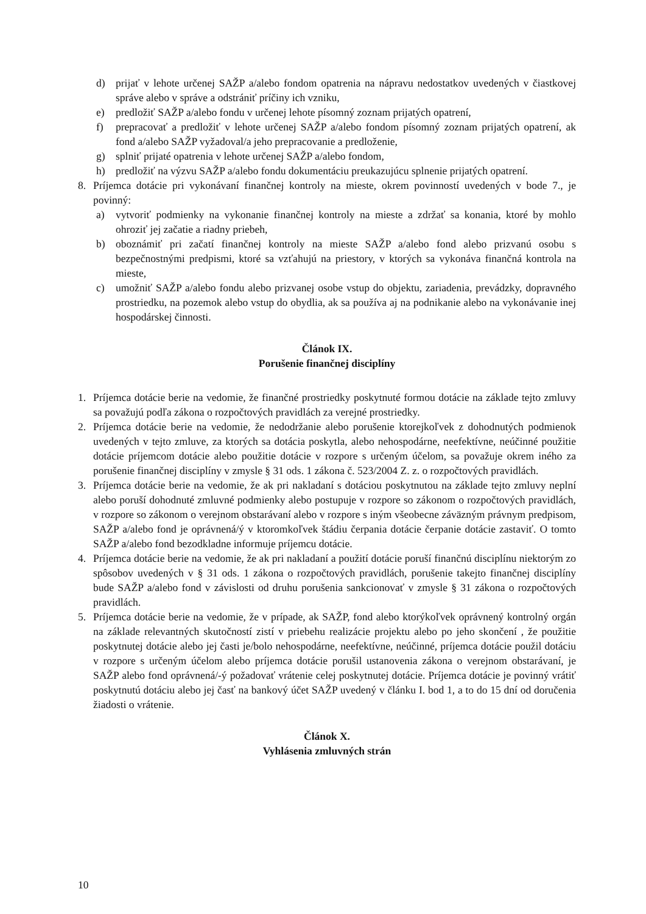d) prijať v lehote určenej SAŽP a/alebo fondom opatrenia na nápravu nedostatkov uvedených v čiastkovej správe alebo v správe a odstrániť príčiny ich vzniku,
e) predložiť SAŽP a/alebo fondu v určenej lehote písomný zoznam prijatých opatrení,
f) prepracovať a predložiť v lehote určenej SAŽP a/alebo fondom písomný zoznam prijatých opatrení, ak fond a/alebo SAŽP vyžadoval/a jeho prepracovanie a predloženie,
g) splniť prijaté opatrenia v lehote určenej SAŽP a/alebo fondom,
h) predložiť na výzvu SAŽP a/alebo fondu dokumentáciu preukazujúcu splnenie prijatých opatrení.
8. Príjemca dotácie pri vykonávaní finančnej kontroly na mieste, okrem povinností uvedených v bode 7., je povinný:
a) vytvoriť podmienky na vykonanie finančnej kontroly na mieste a zdržať sa konania, ktoré by mohlo ohroziť jej začatie a riadny priebeh,
b) oboznámiť pri začatí finančnej kontroly na mieste SAŽP a/alebo fond alebo prizvanú osobu s bezpečnostnými predpismi, ktoré sa vzťahujú na priestory, v ktorých sa vykonáva finančná kontrola na mieste,
c) umožniť SAŽP a/alebo fondu alebo prizvanej osobe vstup do objektu, zariadenia, prevádzky, dopravného prostriedku, na pozemok alebo vstup do obydlia, ak sa používa aj na podnikanie alebo na vykonávanie inej hospodárskej činnosti.
Článok IX.
Porušenie finančnej disciplíny
1. Príjemca dotácie berie na vedomie, že finančné prostriedky poskytnuté formou dotácie na základe tejto zmluvy sa považujú podľa zákona o rozpočtových pravidlách za verejné prostriedky.
2. Príjemca dotácie berie na vedomie, že nedodržanie alebo porušenie ktorejkoľvek z dohodnutých podmienok uvedených v tejto zmluve, za ktorých sa dotácia poskytla, alebo nehospodárne, neefektívne, neúčinné použitie dotácie príjemcom dotácie alebo použitie dotácie v rozpore s určeným účelom, sa považuje okrem iného za porušenie finančnej disciplíny v zmysle § 31 ods. 1 zákona č. 523/2004 Z. z. o rozpočtových pravidlách.
3. Príjemca dotácie berie na vedomie, že ak pri nakladaní s dotáciou poskytnutou na základe tejto zmluvy neplní alebo poruší dohodnuté zmluvné podmienky alebo postupuje v rozpore so zákonom o rozpočtových pravidlách, v rozpore so zákonom o verejnom obstarávaní alebo v rozpore s iným všeobecne záväzným právnym predpisom, SAŽP a/alebo fond je oprávnená/ý v ktoromkoľvek štádiu čerpania dotácie čerpanie dotácie zastaviť. O tomto SAŽP a/alebo fond bezodkladne informuje príjemcu dotácie.
4. Príjemca dotácie berie na vedomie, že ak pri nakladaní a použití dotácie poruší finančnú disciplínu niektorým zo spôsobov uvedených v § 31 ods. 1 zákona o rozpočtových pravidlách, porušenie takejto finančnej disciplíny bude SAŽP a/alebo fond v závislosti od druhu porušenia sankcionovať v zmysle § 31 zákona o rozpočtových pravidlách.
5. Príjemca dotácie berie na vedomie, že v prípade, ak SAŽP, fond alebo ktorýkoľvek oprávnený kontrolný orgán na základe relevantných skutočností zistí v priebehu realizácie projektu alebo po jeho skončení , že použitie poskytnutej dotácie alebo jej časti je/bolo nehospodárne, neefektívne, neúčinné, príjemca dotácie použil dotáciu v rozpore s určeným účelom alebo príjemca dotácie porušil ustanovenia zákona o verejnom obstarávaní, je SAŽP alebo fond oprávnená/-ý požadovať vrátenie celej poskytnutej dotácie. Príjemca dotácie je povinný vrátiť poskytnutú dotáciu alebo jej časť na bankový účet SAŽP uvedený v článku I. bod 1, a to do 15 dní od doručenia žiadosti o vrátenie.
Článok X.
Vyhlásenia zmluvných strán
10